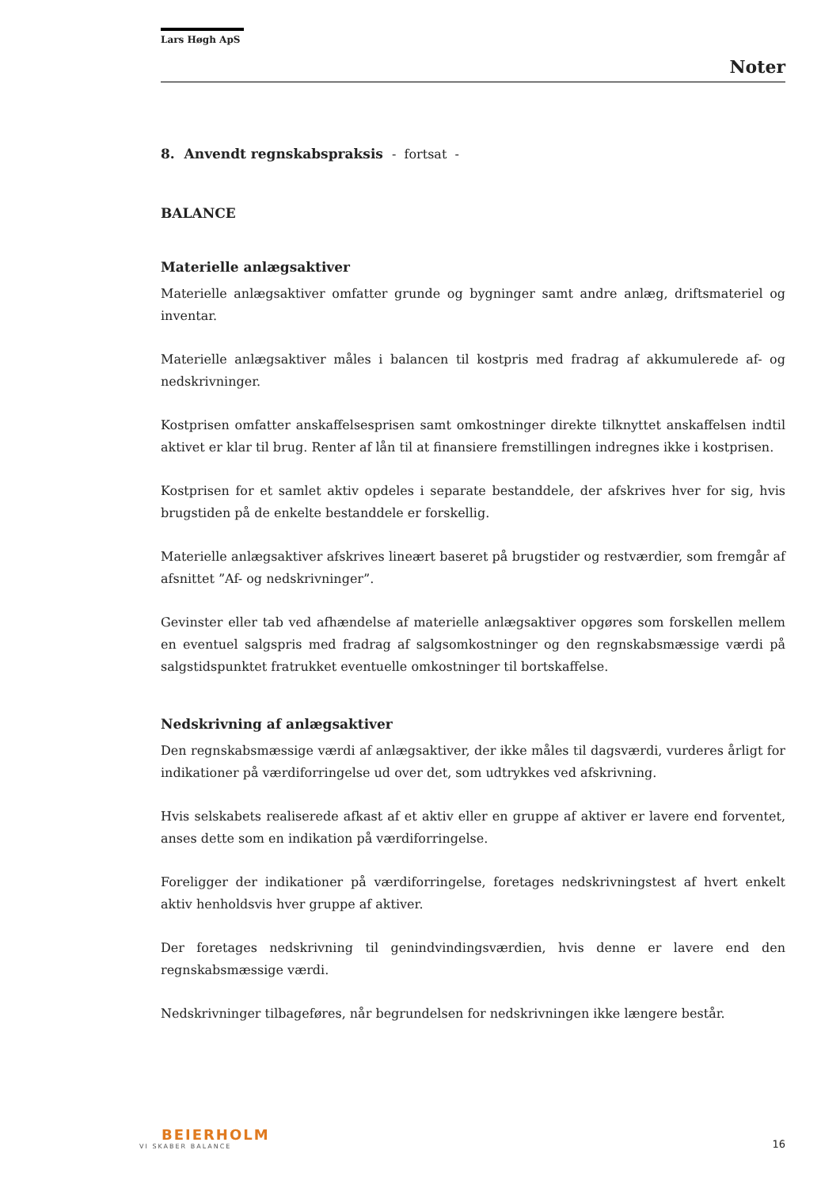Lars Høgh ApS
Noter
8. Anvendt regnskabspraksis - fortsat -
BALANCE
Materielle anlægsaktiver
Materielle anlægsaktiver omfatter grunde og bygninger samt andre anlæg, driftsmateriel og inventar.
Materielle anlægsaktiver måles i balancen til kostpris med fradrag af akkumulerede af- og nedskrivninger.
Kostprisen omfatter anskaffelsesprisen samt omkostninger direkte tilknyttet anskaffelsen indtil aktivet er klar til brug. Renter af lån til at finansiere fremstillingen indregnes ikke i kostprisen.
Kostprisen for et samlet aktiv opdeles i separate bestanddele, der afskrives hver for sig, hvis brugstiden på de enkelte bestanddele er forskellig.
Materielle anlægsaktiver afskrives lineært baseret på brugstider og restværdier, som fremgår af afsnittet ”Af- og nedskrivninger”.
Gevinster eller tab ved afhændelse af materielle anlægsaktiver opgøres som forskellen mellem en eventuel salgspris med fradrag af salgsomkostninger og den regnskabsmæssige værdi på salgstidspunktet fratrukket eventuelle omkostninger til bortskaffelse.
Nedskrivning af anlægsaktiver
Den regnskabsmæssige værdi af anlægsaktiver, der ikke måles til dagsværdi, vurderes årligt for indikationer på værdiforringelse ud over det, som udtrykkes ved afskrivning.
Hvis selskabets realiserede afkast af et aktiv eller en gruppe af aktiver er lavere end forventet, anses dette som en indikation på værdiforringelse.
Foreligger der indikationer på værdiforringelse, foretages nedskrivningstest af hvert enkelt aktiv henholdsvis hver gruppe af aktiver.
Der foretages nedskrivning til genindvindingsværdien, hvis denne er lavere end den regnskabsmæssige værdi.
Nedskrivninger tilbageføres, når begrundelsen for nedskrivningen ikke længere består.
BEIERHOLM
VI SKABER BALANCE
16